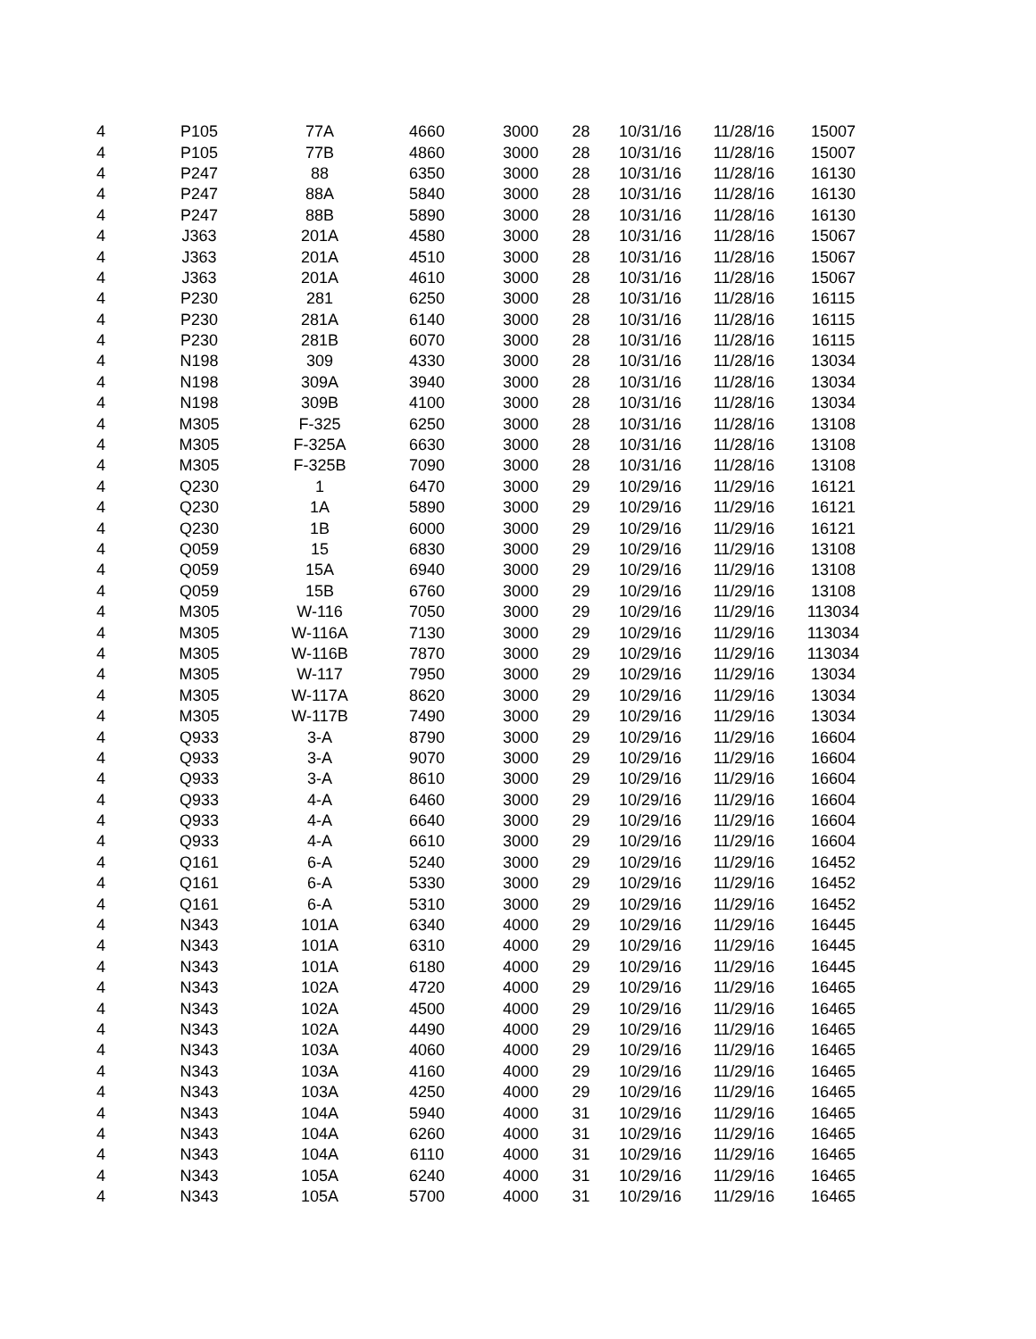| 4 | P105 | 77A | 4660 | 3000 | 28 | 10/31/16 | 11/28/16 | 15007 |
| 4 | P105 | 77B | 4860 | 3000 | 28 | 10/31/16 | 11/28/16 | 15007 |
| 4 | P247 | 88 | 6350 | 3000 | 28 | 10/31/16 | 11/28/16 | 16130 |
| 4 | P247 | 88A | 5840 | 3000 | 28 | 10/31/16 | 11/28/16 | 16130 |
| 4 | P247 | 88B | 5890 | 3000 | 28 | 10/31/16 | 11/28/16 | 16130 |
| 4 | J363 | 201A | 4580 | 3000 | 28 | 10/31/16 | 11/28/16 | 15067 |
| 4 | J363 | 201A | 4510 | 3000 | 28 | 10/31/16 | 11/28/16 | 15067 |
| 4 | J363 | 201A | 4610 | 3000 | 28 | 10/31/16 | 11/28/16 | 15067 |
| 4 | P230 | 281 | 6250 | 3000 | 28 | 10/31/16 | 11/28/16 | 16115 |
| 4 | P230 | 281A | 6140 | 3000 | 28 | 10/31/16 | 11/28/16 | 16115 |
| 4 | P230 | 281B | 6070 | 3000 | 28 | 10/31/16 | 11/28/16 | 16115 |
| 4 | N198 | 309 | 4330 | 3000 | 28 | 10/31/16 | 11/28/16 | 13034 |
| 4 | N198 | 309A | 3940 | 3000 | 28 | 10/31/16 | 11/28/16 | 13034 |
| 4 | N198 | 309B | 4100 | 3000 | 28 | 10/31/16 | 11/28/16 | 13034 |
| 4 | M305 | F-325 | 6250 | 3000 | 28 | 10/31/16 | 11/28/16 | 13108 |
| 4 | M305 | F-325A | 6630 | 3000 | 28 | 10/31/16 | 11/28/16 | 13108 |
| 4 | M305 | F-325B | 7090 | 3000 | 28 | 10/31/16 | 11/28/16 | 13108 |
| 4 | Q230 | 1 | 6470 | 3000 | 29 | 10/29/16 | 11/29/16 | 16121 |
| 4 | Q230 | 1A | 5890 | 3000 | 29 | 10/29/16 | 11/29/16 | 16121 |
| 4 | Q230 | 1B | 6000 | 3000 | 29 | 10/29/16 | 11/29/16 | 16121 |
| 4 | Q059 | 15 | 6830 | 3000 | 29 | 10/29/16 | 11/29/16 | 13108 |
| 4 | Q059 | 15A | 6940 | 3000 | 29 | 10/29/16 | 11/29/16 | 13108 |
| 4 | Q059 | 15B | 6760 | 3000 | 29 | 10/29/16 | 11/29/16 | 13108 |
| 4 | M305 | W-116 | 7050 | 3000 | 29 | 10/29/16 | 11/29/16 | 113034 |
| 4 | M305 | W-116A | 7130 | 3000 | 29 | 10/29/16 | 11/29/16 | 113034 |
| 4 | M305 | W-116B | 7870 | 3000 | 29 | 10/29/16 | 11/29/16 | 113034 |
| 4 | M305 | W-117 | 7950 | 3000 | 29 | 10/29/16 | 11/29/16 | 13034 |
| 4 | M305 | W-117A | 8620 | 3000 | 29 | 10/29/16 | 11/29/16 | 13034 |
| 4 | M305 | W-117B | 7490 | 3000 | 29 | 10/29/16 | 11/29/16 | 13034 |
| 4 | Q933 | 3-A | 8790 | 3000 | 29 | 10/29/16 | 11/29/16 | 16604 |
| 4 | Q933 | 3-A | 9070 | 3000 | 29 | 10/29/16 | 11/29/16 | 16604 |
| 4 | Q933 | 3-A | 8610 | 3000 | 29 | 10/29/16 | 11/29/16 | 16604 |
| 4 | Q933 | 4-A | 6460 | 3000 | 29 | 10/29/16 | 11/29/16 | 16604 |
| 4 | Q933 | 4-A | 6640 | 3000 | 29 | 10/29/16 | 11/29/16 | 16604 |
| 4 | Q933 | 4-A | 6610 | 3000 | 29 | 10/29/16 | 11/29/16 | 16604 |
| 4 | Q161 | 6-A | 5240 | 3000 | 29 | 10/29/16 | 11/29/16 | 16452 |
| 4 | Q161 | 6-A | 5330 | 3000 | 29 | 10/29/16 | 11/29/16 | 16452 |
| 4 | Q161 | 6-A | 5310 | 3000 | 29 | 10/29/16 | 11/29/16 | 16452 |
| 4 | N343 | 101A | 6340 | 4000 | 29 | 10/29/16 | 11/29/16 | 16445 |
| 4 | N343 | 101A | 6310 | 4000 | 29 | 10/29/16 | 11/29/16 | 16445 |
| 4 | N343 | 101A | 6180 | 4000 | 29 | 10/29/16 | 11/29/16 | 16445 |
| 4 | N343 | 102A | 4720 | 4000 | 29 | 10/29/16 | 11/29/16 | 16465 |
| 4 | N343 | 102A | 4500 | 4000 | 29 | 10/29/16 | 11/29/16 | 16465 |
| 4 | N343 | 102A | 4490 | 4000 | 29 | 10/29/16 | 11/29/16 | 16465 |
| 4 | N343 | 103A | 4060 | 4000 | 29 | 10/29/16 | 11/29/16 | 16465 |
| 4 | N343 | 103A | 4160 | 4000 | 29 | 10/29/16 | 11/29/16 | 16465 |
| 4 | N343 | 103A | 4250 | 4000 | 29 | 10/29/16 | 11/29/16 | 16465 |
| 4 | N343 | 104A | 5940 | 4000 | 31 | 10/29/16 | 11/29/16 | 16465 |
| 4 | N343 | 104A | 6260 | 4000 | 31 | 10/29/16 | 11/29/16 | 16465 |
| 4 | N343 | 104A | 6110 | 4000 | 31 | 10/29/16 | 11/29/16 | 16465 |
| 4 | N343 | 105A | 6240 | 4000 | 31 | 10/29/16 | 11/29/16 | 16465 |
| 4 | N343 | 105A | 5700 | 4000 | 31 | 10/29/16 | 11/29/16 | 16465 |